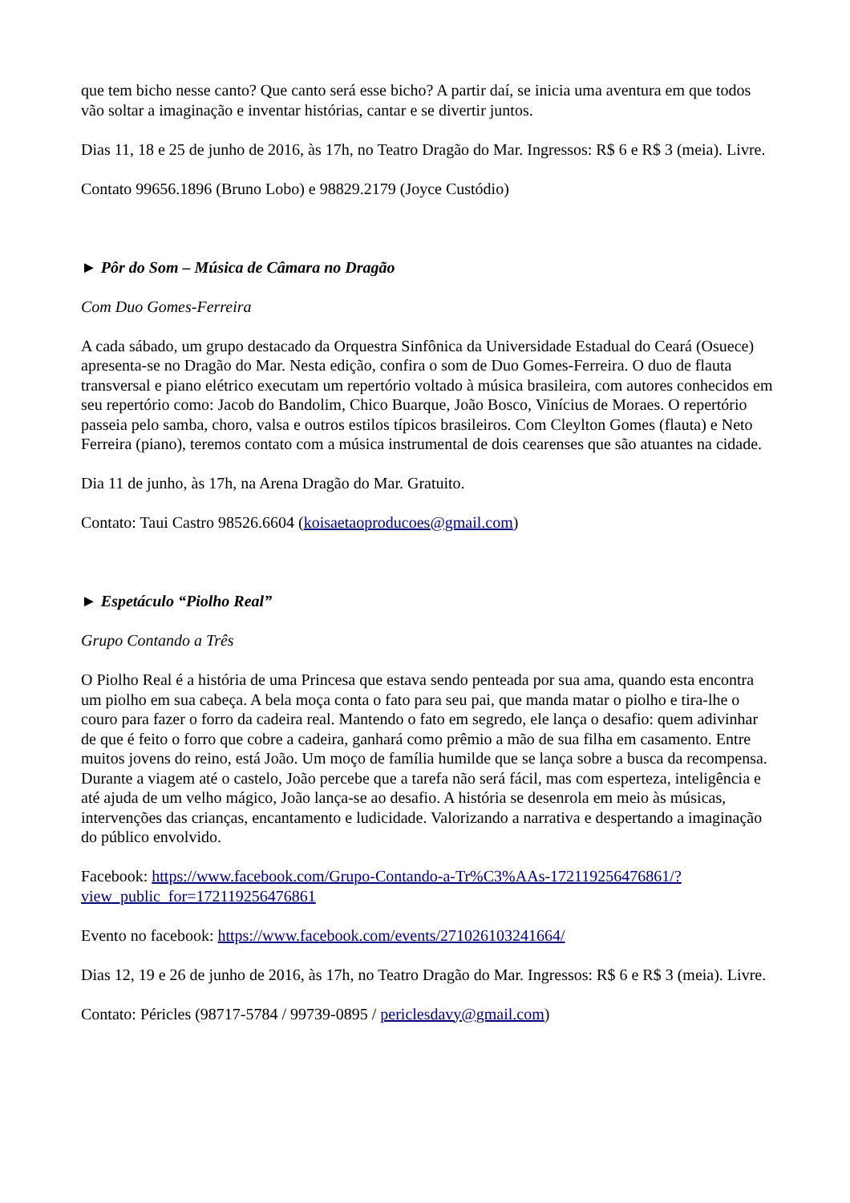que tem bicho nesse canto? Que canto será esse bicho? A partir daí, se inicia uma aventura em que todos vão soltar a imaginação e inventar histórias, cantar e se divertir juntos.
Dias 11, 18 e 25 de junho de 2016, às 17h, no Teatro Dragão do Mar. Ingressos: R$ 6 e R$ 3 (meia). Livre.
Contato 99656.1896 (Bruno Lobo) e 98829.2179 (Joyce Custódio)
► Pôr do Som – Música de Câmara no Dragão
Com Duo Gomes-Ferreira
A cada sábado, um grupo destacado da Orquestra Sinfônica da Universidade Estadual do Ceará (Osuece) apresenta-se no Dragão do Mar. Nesta edição, confira o som de Duo Gomes-Ferreira. O duo de flauta transversal e piano elétrico executam um repertório voltado à música brasileira, com autores conhecidos em seu repertório como: Jacob do Bandolim, Chico Buarque, João Bosco, Vinícius de Moraes. O repertório passeia pelo samba, choro, valsa e outros estilos típicos brasileiros. Com Cleylton Gomes (flauta) e Neto Ferreira (piano), teremos contato com a música instrumental de dois cearenses que são atuantes na cidade.
Dia 11 de junho, às 17h, na Arena Dragão do Mar. Gratuito.
Contato: Taui Castro 98526.6604 (koisaetaoproducoes@gmail.com)
► Espetáculo “Piolho Real”
Grupo Contando a Três
O Piolho Real é a história de uma Princesa que estava sendo penteada por sua ama, quando esta encontra um piolho em sua cabeça. A bela moça conta o fato para seu pai, que manda matar o piolho e tira-lhe o couro para fazer o forro da cadeira real. Mantendo o fato em segredo, ele lança o desafio: quem adivinhar de que é feito o forro que cobre a cadeira, ganhará como prêmio a mão de sua filha em casamento. Entre muitos jovens do reino, está João. Um moço de família humilde que se lança sobre a busca da recompensa. Durante a viagem até o castelo, João percebe que a tarefa não será fácil, mas com esperteza, inteligência e até ajuda de um velho mágico, João lança-se ao desafio. A história se desenrola em meio às músicas, intervenções das crianças, encantamento e ludicidade. Valorizando a narrativa e despertando a imaginação do público envolvido.
Facebook: https://www.facebook.com/Grupo-Contando-a-Tr%C3%AAs-172119256476861/?
view_public_for=172119256476861
Evento no facebook: https://www.facebook.com/events/271026103241664/
Dias 12, 19 e 26 de junho de 2016, às 17h, no Teatro Dragão do Mar. Ingressos: R$ 6 e R$ 3 (meia). Livre.
Contato: Péricles (98717-5784 / 99739-0895 / periclesdavy@gmail.com)